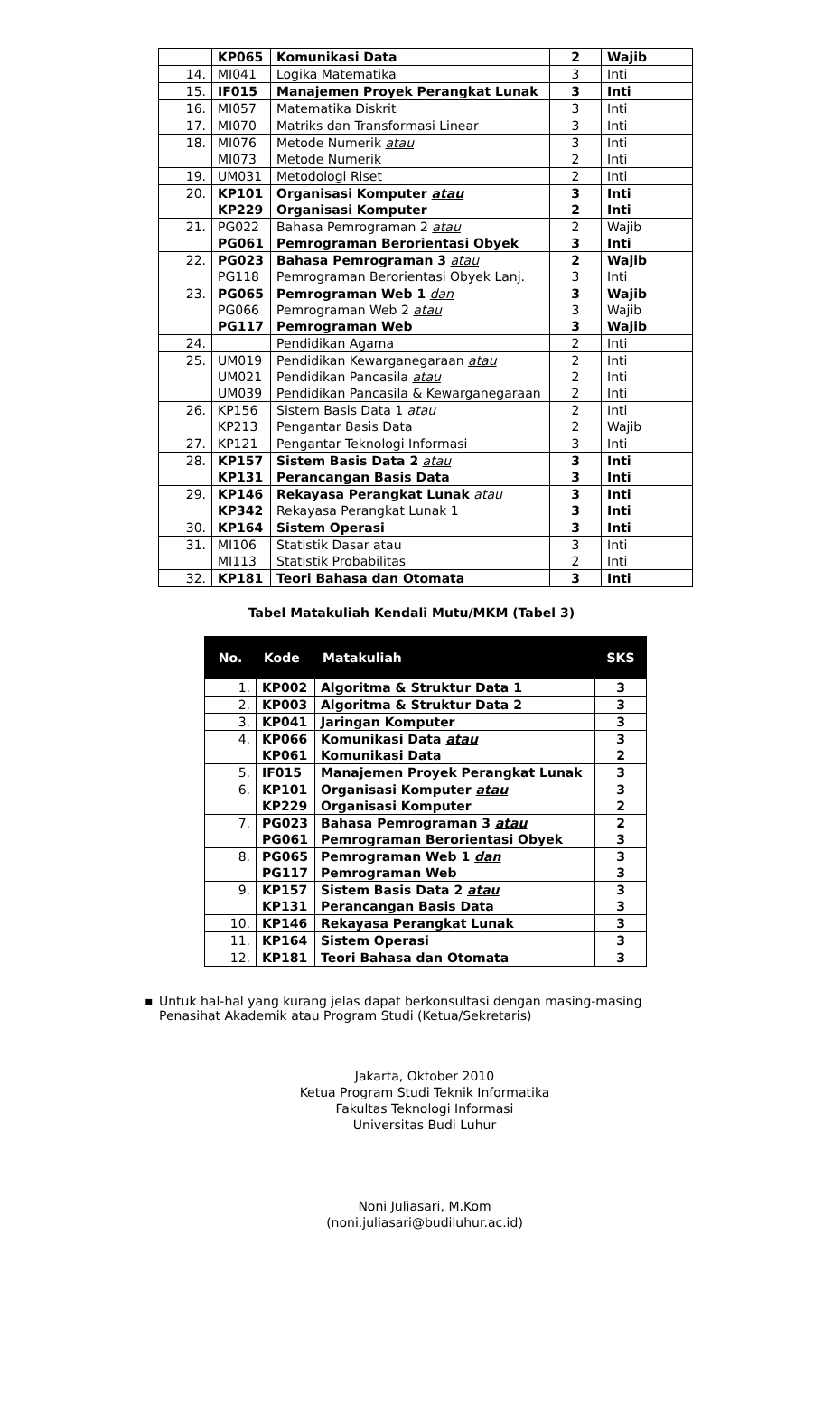| | KP065 | Komunikasi Data | 2 | Wajib |
| 14. | MI041 | Logika Matematika | 3 | Inti |
| 15. | IF015 | Manajemen Proyek Perangkat Lunak | 3 | Inti |
| 16. | MI057 | Matematika Diskrit | 3 | Inti |
| 17. | MI070 | Matriks dan Transformasi Linear | 3 | Inti |
| 18. | MI076 MI073 | Metode Numerik atau Metode Numerik | 3 2 | Inti Inti |
| 19. | UM031 | Metodologi Riset | 2 | Inti |
| 20. | KP101 KP229 | Organisasi Komputer atau Organisasi Komputer | 3 2 | Inti Inti |
| 21. | PG022 PG061 | Bahasa Pemrograman 2 atau Pemrograman Berorientasi Obyek | 2 3 | Wajib Inti |
| 22. | PG023 PG118 | Bahasa Pemrograman 3 atau Pemrograman Berorientasi Obyek Lanj. | 2 3 | Wajib Inti |
| 23. | PG065 PG066 PG117 | Pemrograman Web 1 dan Pemrograman Web 2 atau Pemrograman Web | 3 3 3 | Wajib Wajib Wajib |
| 24. | | Pendidikan Agama | 2 | Inti |
| 25. | UM019 UM021 UM039 | Pendidikan Kewarganegaraan atau Pendidikan Pancasila atau Pendidikan Pancasila & Kewarganegaraan | 2 2 2 | Inti Inti Inti |
| 26. | KP156 KP213 | Sistem Basis Data 1 atau Pengantar Basis Data | 2 2 | Inti Wajib |
| 27. | KP121 | Pengantar Teknologi Informasi | 3 | Inti |
| 28. | KP157 KP131 | Sistem Basis Data 2 atau Perancangan Basis Data | 3 3 | Inti Inti |
| 29. | KP146 KP342 | Rekayasa Perangkat Lunak atau Rekayasa Perangkat Lunak 1 | 3 3 | Inti Inti |
| 30. | KP164 | Sistem Operasi | 3 | Inti |
| 31. | MI106 MI113 | Statistik Dasar atau Statistik Probabilitas | 3 2 | Inti Inti |
| 32. | KP181 | Teori Bahasa dan Otomata | 3 | Inti |
Tabel Matakuliah Kendali Mutu/MKM (Tabel 3)
| No. | Kode | Matakuliah | SKS |
| --- | --- | --- | --- |
| 1. | KP002 | Algoritma & Struktur Data 1 | 3 |
| 2. | KP003 | Algoritma & Struktur Data 2 | 3 |
| 3. | KP041 | Jaringan Komputer | 3 |
| 4. | KP066 KP061 | Komunikasi Data atau Komunikasi Data | 3 2 |
| 5. | IF015 | Manajemen Proyek Perangkat Lunak | 3 |
| 6. | KP101 KP229 | Organisasi Komputer atau Organisasi Komputer | 3 2 |
| 7. | PG023 PG061 | Bahasa Pemrograman 3 atau Pemrograman Berorientasi Obyek | 2 3 |
| 8. | PG065 PG117 | Pemrograman Web 1 dan Pemrograman Web | 3 3 |
| 9. | KP157 KP131 | Sistem Basis Data 2 atau Perancangan Basis Data | 3 3 |
| 10. | KP146 | Rekayasa Perangkat Lunak | 3 |
| 11. | KP164 | Sistem Operasi | 3 |
| 12. | KP181 | Teori Bahasa dan Otomata | 3 |
▪ Untuk hal-hal yang kurang jelas dapat berkonsultasi dengan masing-masing Penasihat Akademik atau Program Studi (Ketua/Sekretaris)
Jakarta, Oktober 2010
Ketua Program Studi Teknik Informatika
Fakultas Teknologi Informasi
Universitas Budi Luhur
Noni Juliasari, M.Kom
(noni.juliasari@budiluhur.ac.id)